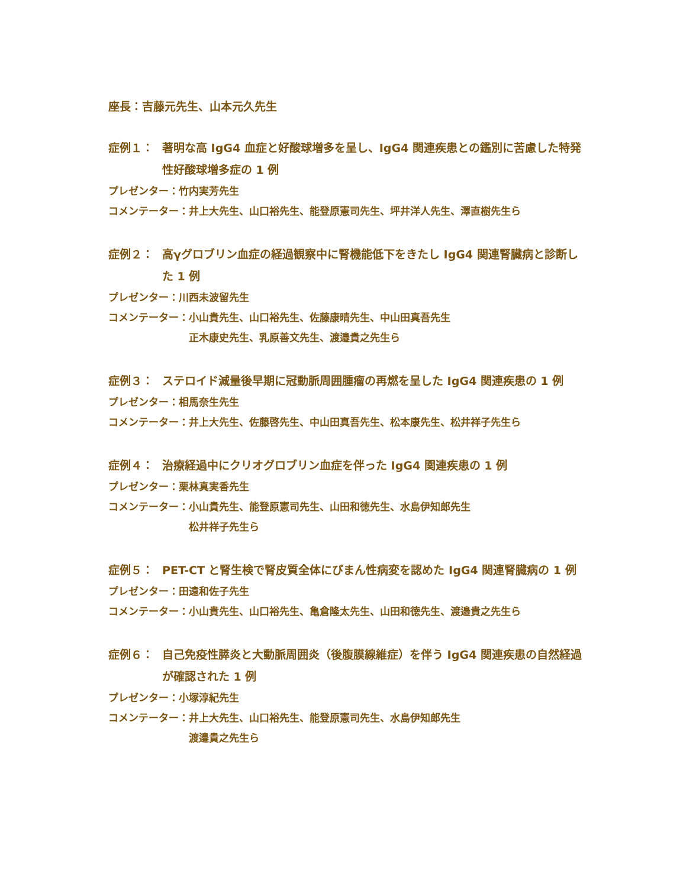座長：吉藤元先生、山本元久先生
症例１： 著明な高 IgG4 血症と好酸球増多を呈し、IgG4 関連疾患との鑑別に苦慮した特発性好酸球増多症の 1 例
プレゼンター： 竹内実芳先生
コメンテーター： 井上大先生、山口裕先生、能登原憲司先生、坪井洋人先生、澤直樹先生ら
症例２： 高γグロブリン血症の経過観察中に腎機能低下をきたし IgG4 関連腎臓病と診断した 1 例
プレゼンター： 川西未波留先生
コメンテーター： 小山貴先生、山口裕先生、佐藤康晴先生、中山田真吾先生
正木康史先生、乳原善文先生、渡邉貴之先生ら
症例３： ステロイド減量後早期に冠動脈周囲腫瘤の再燃を呈した IgG4 関連疾患の 1 例
プレゼンター： 相馬奈生先生
コメンテーター： 井上大先生、佐藤啓先生、中山田真吾先生、松本康先生、松井祥子先生ら
症例４： 治療経過中にクリオグロブリン血症を伴った IgG4 関連疾患の 1 例
プレゼンター： 栗林真実香先生
コメンテーター： 小山貴先生、能登原憲司先生、山田和徳先生、水島伊知郎先生
松井祥子先生ら
症例５： PET-CT と腎生検で腎皮質全体にびまん性病変を認めた IgG4 関連腎臓病の 1 例
プレゼンター： 田遠和佐子先生
コメンテーター： 小山貴先生、山口裕先生、亀倉隆太先生、山田和徳先生、渡邉貴之先生ら
症例６： 自己免疫性膵炎と大動脈周囲炎（後腹膜線維症）を伴う IgG4 関連疾患の自然経過が確認された 1 例
プレゼンター： 小塚淳紀先生
コメンテーター： 井上大先生、山口裕先生、能登原憲司先生、水島伊知郎先生
渡邉貴之先生ら